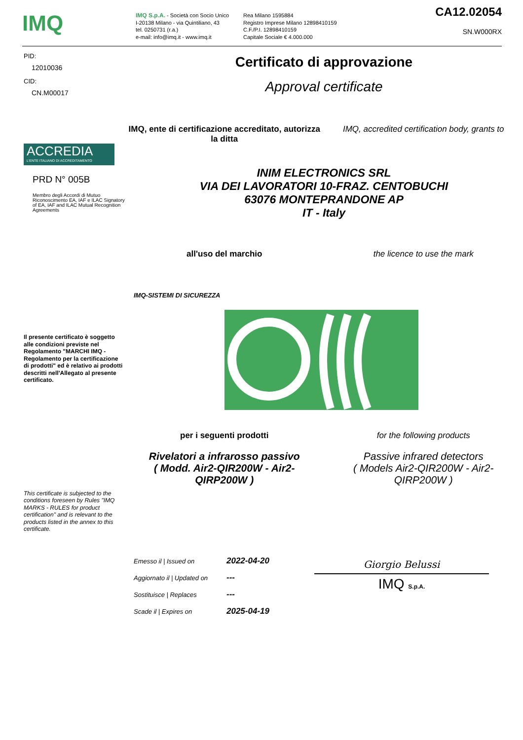IMQ
IMQ S.p.A. - Società con Socio Unico
I-20138 Milano - via Quintiliano, 43
tel. 0250731 (r.a.)
e-mail: info@imq.it - www.imq.it
Rea Milano 1595884
Registro Imprese Milano 12898410159
C.F./P.I. 12898410159
Capitale Sociale € 4.000.000
CA12.02054
SN.W000RX
PID:
12010036
CID:
CN.M00017
ACCREDIA
L'ENTE ITALIANO DI ACCREDITAMENTO
PRD N° 005B
Membro degli Accordi di Mutuo Riconoscimento EA, IAF e ILAC Signatory of EA, IAF and ILAC Mutual Recognition Agreements
Il presente certificato è soggetto alle condizioni previste nel Regolamento "MARCHI IMQ - Regolamento per la certificazione di prodotti" ed è relativo ai prodotti descritti nell'Allegato al presente certificato.
This certificate is subjected to the conditions foreseen by Rules "IMQ MARKS - RULES for product certification" and is relevant to the products listed in the annex to this certificate.
Certificato di approvazione
Approval certificate
IMQ, ente di certificazione accreditato, autorizza la ditta
IMQ, accredited certification body, grants to
INIM ELECTRONICS SRL
VIA DEI LAVORATORI 10-FRAZ. CENTOBUCHI
63076 MONTEPRANDONE AP
IT - Italy
all'uso del marchio the licence to use the mark
IMQ-SISTEMI DI SICUREZZA
per i seguenti prodotti for the following products
Rivelatori a infrarosso passivo
( Modd. Air2-QIR200W - Air2-
QIRP200W )
Passive infrared detectors
( Models Air2-QIR200W - Air2-
QIRP200W )
| Emesso il / Issued on | 2022-04-20 |
| Aggiornato il / Updated on | --- |
| Sostituisce / Replaces | --- |
| Scade il / Expires on | 2025-04-19 |
Giorgio Belussi
IMQ S.p.A.